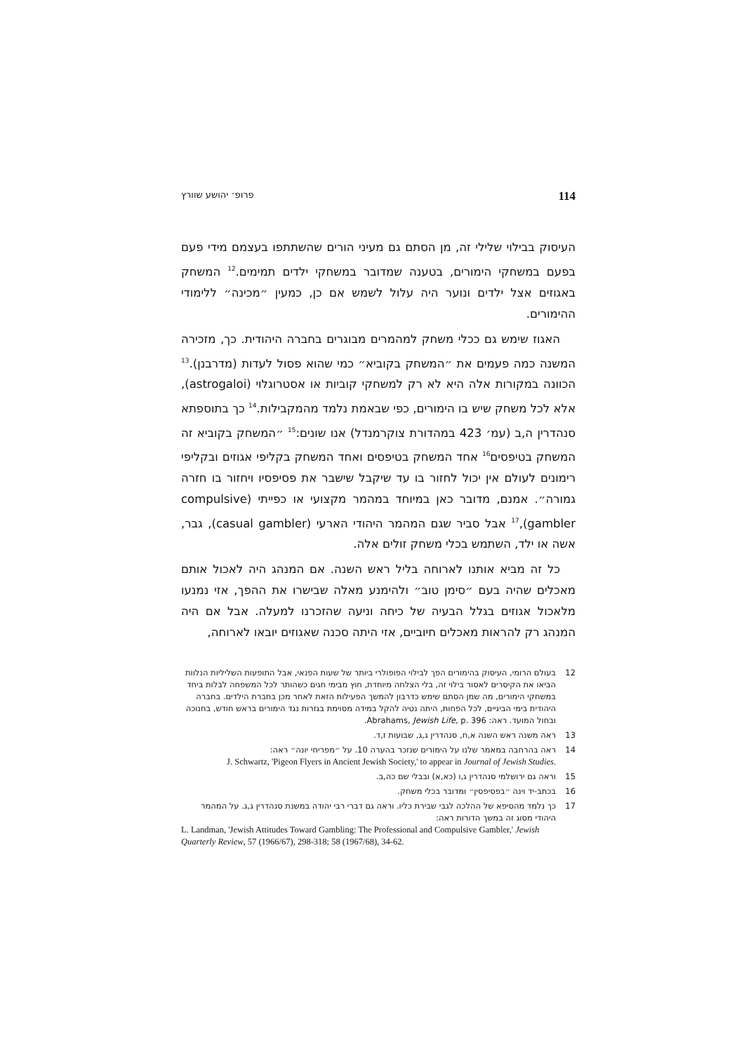114 פרופ׳ יהושע שוורץ
העיסוק בבילוי שלילי זה, מן הסתם גם מעיני הורים שהשתתפו בעצמם מידי פעם בפעם במשחקי הימורים, בטענה שמדובר במשחקי ילדים תמימים.<sup>12</sup> המשחק באגוזים אצל ילדים ונוער היה עלול לשמש אם כן, כמעין ״מכינה״ ללימודי ההימורים.
האגוז שימש גם ככלי משחק למהמרים מבוגרים בחברה היהודית. כך, מזכירה המשנה כמה פעמים את ״המשחק בקוביא״ כמי שהוא פסול לעדות (מדרבנן).<sup>13</sup> הכוונה במקורות אלה היא לא רק למשחקי קוביות או אסטרוגלוי (astrogaloi), אלא לכל משחק שיש בו הימורים, כפי שבאמת נלמד מהמקבילות.<sup>14</sup> כך בתוספתא סנהדרין ה,ב (עמ׳ 423 במהדורת צוקרמנדל) אנו שונים:<sup>15</sup> ״המשחק בקוביא זה המשחק בטיפסים<sup>16</sup> אחד המשחק בטיפסים ואחד המשחק בקליפי אגוזים ובקליפי רימונים לעולם אין יכול לחזור בו עד שיקבל שישבר את פסיפסיו ויחזור בו חזרה גמורה״. אמנם, מדובר כאן במיוחד במהמר מקצועי או כפייתי (compulsive gambler),<sup>17</sup> אבל סביר שגם המהמר היהודי הארעי (casual gambler), גבר, אשה או ילד, השתמש בכלי משחק זולים אלה.
כל זה מביא אותנו לארוחה בליל ראש השנה. אם המנהג היה לאכול אותם מאכלים שהיה בעם ״סימן טוב״ ולהימנע מאלה שבישרו את ההפך, אזי נמנעו מלאכול אגוזים בגלל הבעיה של כיחה וניעה שהזכרנו למעלה. אבל אם היה המנהג רק להראות מאכלים חיוביים, אזי היתה סכנה שאגוזים יובאו לארוחה,
12 בעולם הרומי, העיסוק בהימורים הפך לבילוי הפופולרי ביותר של שעות הפנאי, אבל התופעות השליליות הנלוות הביאו את הקיסרים לאסור בילוי זה, בלי הצלחה מיוחדת, חוץ מבימי חגים כשהותר לכל המשפחה לבלות ביחד במשחקי הימורים, מה שמן הסתם שימש כדרבון להמשך הפעילות הזאת לאחר מכן בחברת הילדים. בחברה היהודית בימי הביניים, לכל הפחות, היתה נטיה להקל במידה מסוימת בגזרות נגד הימורים בראש חודש, בחנוכה ובחול המועד. ראה: Abrahams, Jewish Life, p. 396.
13 ראה משנה ראש השנה א,ח, סנהדרין ג,ג, שבועות ז,ד.
14 ראה בהרחבה במאמר שלנו על הימורים שנזכר בהערה 10. על ״מפריחי יונה״ ראה:
J. Schwartz, 'Pigeon Flyers in Ancient Jewish Society,' to appear in Journal of Jewish Studies.
15 וראה גם ירושלמי סנהדרין ג,ו (כא,א) ובבלי שם כה,ב.
16 בכתב-יד וינה ״בפסיפסין״ ומדובר בכלי משחק.
17 כך נלמד מהסיפא של ההלכה לגבי שבירת כליו. וראה גם דברי רבי יהודה במשנת סנהדרין ג,ג. על המהמר היהודי מסוג זה במשך הדורות ראה:
L. Landman, 'Jewish Attitudes Toward Gambling: The Professional and Compulsive Gambler,' Jewish Quarterly Review, 57 (1966/67), 298-318; 58 (1967/68), 34-62.